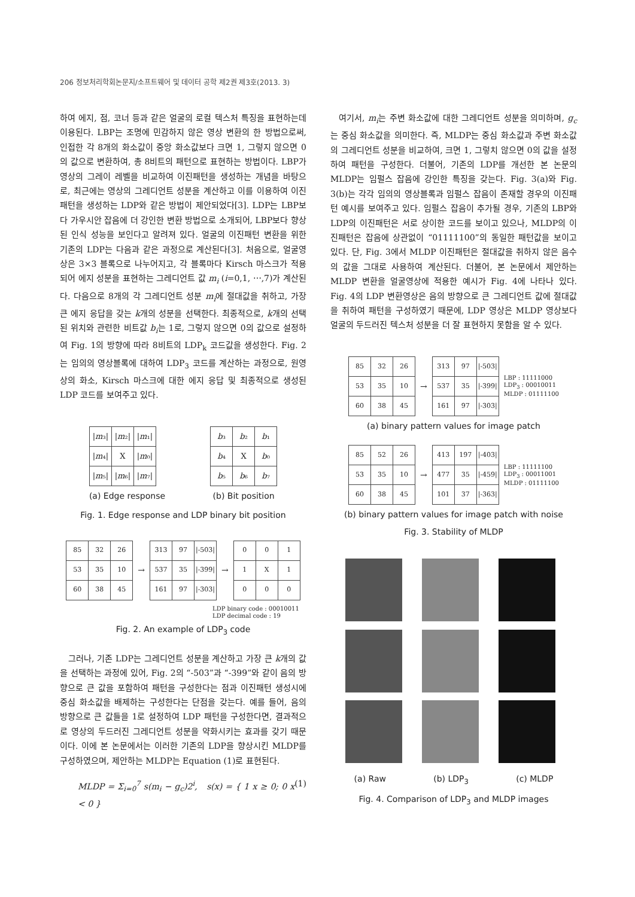206 정보처리학회논문지/소프트웨어 및 데이터 공학 제2권 제3호(2013. 3)
하여 에지, 점, 코너 등과 같은 얼굴의 로컬 텍스처 특징을 표현하는데 이용된다. LBP는 조명에 민감하지 않은 영상 변환의 한 방법으로써, 인접한 각 8개의 화소값이 중앙 화소값보다 크면 1, 그렇지 않으면 0의 값으로 변환하여, 총 8비트의 패턴으로 표현하는 방법이다. LBP가 영상의 그레이 레벨을 비교하여 이진패턴을 생성하는 개념을 바탕으로, 최근에는 영상의 그레디언트 성분을 계산하고 이를 이용하여 이진패턴을 생성하는 LDP와 같은 방법이 제안되었다[3]. LDP는 LBP보다 가우시안 잡음에 더 강인한 변환 방법으로 소개되어, LBP보다 향상된 인식 성능을 보인다고 알려져 있다. 얼굴의 이진패턴 변환을 위한 기존의 LDP는 다음과 같은 과정으로 계산된다[3]. 처음으로, 얼굴영상은 3×3 블록으로 나누어지고, 각 블록마다 Kirsch 마스크가 적용되어 에지 성분을 표현하는 그레디언트 값 m<sub>i</sub> (i=0,1, ⋯,7)가 계산된다. 다음으로 8개의 각 그레디언트 성분 m<sub>i</sub>에 절대값을 취하고, 가장 큰 에지 응답을 갖는 k개의 성분을 선택한다. 최종적으로, k개의 선택된 위치와 관련한 비트값 b<sub>i</sub>는 1로, 그렇지 않으면 0의 값으로 설정하여 Fig. 1의 방향에 따라 8비트의 LDP<sub>k</sub> 코드값을 생성한다. Fig. 2는 임의의 영상블록에 대하여 LDP<sub>3</sub> 코드를 계산하는 과정으로, 원영상의 화소, Kirsch 마스크에 대한 에지 응답 및 최종적으로 생성된 LDP 코드를 보여주고 있다.
| / m ₃/ | / m ₂/ | / m ₁/ |
| / m ₄/ | X | / m ₀/ |
| / m ₅/ | / m ₆/ | / m ₇/ |
(a) Edge response
| b ₃ | b ₂ | b ₁ |
| b ₄ | X | b ₀ |
| b ₅ | b ₆ | b ₇ |
(b) Bit position
Fig. 1. Edge response and LDP binary bit position
| 85 | 32 | 26 |
| 53 | 35 | 10 |
| 60 | 38 | 45 |
→
| 313 | 97 | /-503/ |
| 537 | 35 | /-399/ |
| 161 | 97 | /-303/ |
→
| 0 | 0 | 1 |
| 1 | X | 1 |
| 0 | 0 | 0 |
LDP binary code : 00010011
LDP decimal code : 19
Fig. 2. An example of LDP<sub>3</sub> code
그러나, 기존 LDP는 그레디언트 성분을 계산하고 가장 큰 k개의 값을 선택하는 과정에 있어, Fig. 2의 “-503”과 “-399”와 같이 음의 방향으로 큰 값을 포함하여 패턴을 구성한다는 점과 이진패턴 생성시에 중심 화소값을 배제하는 구성한다는 단점을 갖는다. 예를 들어, 음의 방향으로 큰 값들을 1로 설정하여 LDP 패턴을 구성한다면, 결과적으로 영상의 두드러진 그레디언트 성분을 약화시키는 효과를 갖기 때문이다. 이에 본 논문에서는 이러한 기존의 LDP을 향상시킨 MLDP를 구성하였으며, 제안하는 MLDP는 Equation (1)로 표현된다.
MLDP = Σ<sub>i=0</sub><sup>7</sup> s(m<sub>i</sub> − g<sub>c</sub>)2<sup>i</sup>, s(x) = { 1 x ≥ 0; 0 x < 0 } (1)
여기서, m<sub>i</sub>는 주변 화소값에 대한 그레디언트 성분을 의미하며, g<sub>c</sub>는 중심 화소값을 의미한다. 즉, MLDP는 중심 화소값과 주변 화소값의 그레디언트 성분을 비교하여, 크면 1, 그렇치 않으면 0의 값을 설정하여 패턴을 구성한다. 더불어, 기존의 LDP를 개선한 본 논문의 MLDP는 임펄스 잡음에 강인한 특징을 갖는다. Fig. 3(a)와 Fig. 3(b)는 각각 임의의 영상블록과 임펄스 잡음이 존재할 경우의 이진패턴 예시를 보여주고 있다. 임펄스 잡음이 추가될 경우, 기존의 LBP와 LDP의 이진패턴은 서로 상이한 코드를 보이고 있으나, MLDP의 이진패턴은 잡음에 상관없이 “01111100”의 동일한 패턴값을 보이고 있다. 단, Fig. 3에서 MLDP 이진패턴은 절대값을 취하지 않은 음수의 값을 그대로 사용하여 계산된다. 더불어, 본 논문에서 제안하는 MLDP 변환을 얼굴영상에 적용한 예시가 Fig. 4에 나타나 있다. Fig. 4의 LDP 변환영상은 음의 방향으로 큰 그레디언트 값에 절대값을 취하여 패턴을 구성하였기 때문에, LDP 영상은 MLDP 영상보다 얼굴의 두드러진 텍스처 성분을 더 잘 표현하지 못함을 알 수 있다.
| 85 | 32 | 26 |
| 53 | 35 | 10 |
| 60 | 38 | 45 |
→
| 313 | 97 | /-503/ |
| 537 | 35 | /-399/ |
| 161 | 97 | /-303/ |
LBP : 11111000
LDP<sub>3</sub> : 00010011
MLDP : 01111100
(a) binary pattern values for image patch
| 85 | 52 | 26 |
| 53 | 35 | 10 |
| 60 | 38 | 45 |
→
| 413 | 197 | /-403/ |
| 477 | 35 | /-459/ |
| 101 | 37 | /-363/ |
LBP : 11111100
LDP<sub>3</sub> : 00011001
MLDP : 01111100
(b) binary pattern values for image patch with noise
Fig. 3. Stability of MLDP
(a) Raw (b) LDP<sub>3</sub> (c) MLDP
Fig. 4. Comparison of LDP<sub>3</sub> and MLDP images